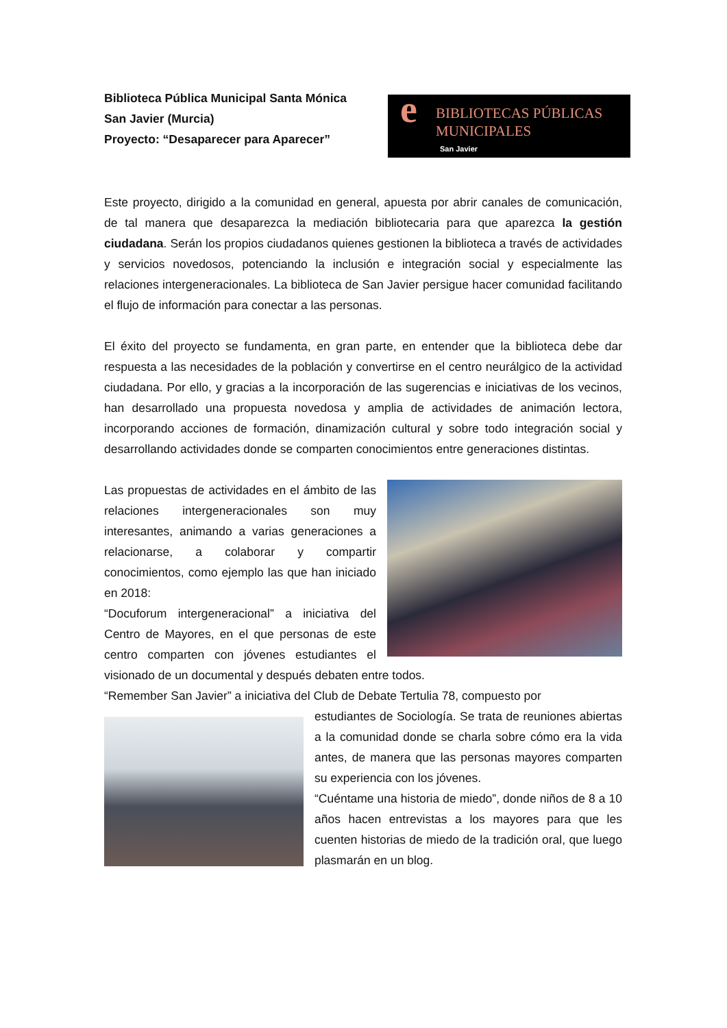Biblioteca Pública Municipal Santa Mónica
San Javier (Murcia)
Proyecto: “Desaparecer para Aparecer”
e BIBLIOTECAS PÚBLICAS
MUNICIPALES
San Javier
Este proyecto, dirigido a la comunidad en general, apuesta por abrir canales de comunicación, de tal manera que desaparezca la mediación bibliotecaria para que aparezca la gestión ciudadana. Serán los propios ciudadanos quienes gestionen la biblioteca a través de actividades y servicios novedosos, potenciando la inclusión e integración social y especialmente las relaciones intergeneracionales. La biblioteca de San Javier persigue hacer comunidad facilitando el flujo de información para conectar a las personas.
El éxito del proyecto se fundamenta, en gran parte, en entender que la biblioteca debe dar respuesta a las necesidades de la población y convertirse en el centro neurálgico de la actividad ciudadana. Por ello, y gracias a la incorporación de las sugerencias e iniciativas de los vecinos, han desarrollado una propuesta novedosa y amplia de actividades de animación lectora, incorporando acciones de formación, dinamización cultural y sobre todo integración social y desarrollando actividades donde se comparten conocimientos entre generaciones distintas.
Las propuestas de actividades en el ámbito de las relaciones intergeneracionales son muy interesantes, animando a varias generaciones a relacionarse, a colaborar y compartir conocimientos, como ejemplo las que han iniciado en 2018:
“Docuforum intergeneracional” a iniciativa del Centro de Mayores, en el que personas de este centro comparten con jóvenes estudiantes el visionado de un documental y después debaten entre todos.
“Remember San Javier” a iniciativa del Club de Debate Tertulia 78, compuesto por
estudiantes de Sociología. Se trata de reuniones abiertas a la comunidad donde se charla sobre cómo era la vida antes, de manera que las personas mayores comparten su experiencia con los jóvenes.
“Cuéntame una historia de miedo”, donde niños de 8 a 10 años hacen entrevistas a los mayores para que les cuenten historias de miedo de la tradición oral, que luego plasmarán en un blog.